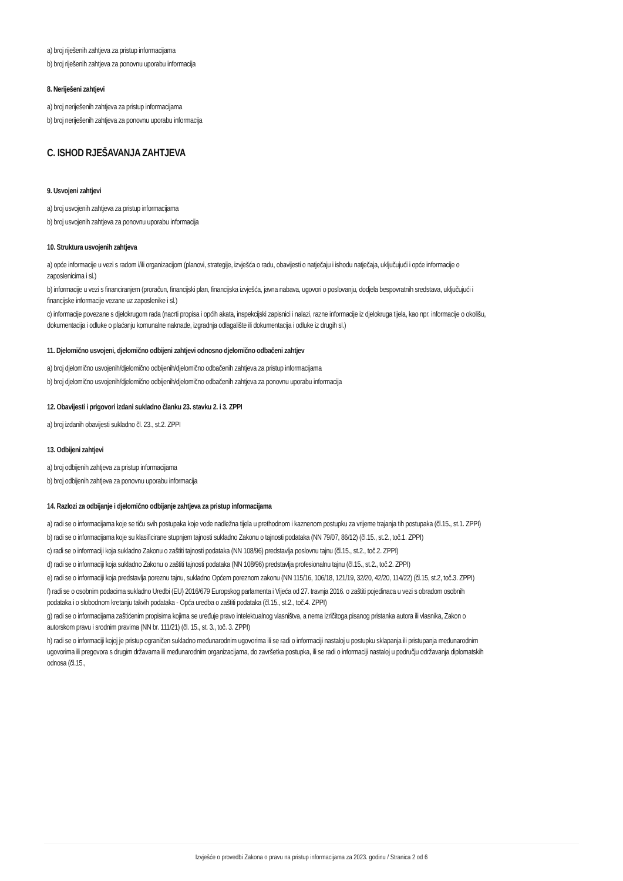a) broj riješenih zahtjeva za pristup informacijama
b) broj riješenih zahtjeva za ponovnu uporabu informacija
8. Neriješeni zahtjevi
a) broj neriješenih zahtjeva za pristup informacijama
b) broj neriješenih zahtjeva za ponovnu uporabu informacija
C. ISHOD RJEŠAVANJA ZAHTJEVA
9. Usvojeni zahtjevi
a) broj usvojenih zahtjeva za pristup informacijama
b) broj usvojenih zahtjeva za ponovnu uporabu informacija
10. Struktura usvojenih zahtjeva
a) opće informacije u vezi s radom i/ili organizacijom (planovi, strategije, izvješća o radu, obavijesti o natječaju i ishodu natječaja, uključujući i opće informacije o zaposlenicima i sl.)
b) informacije u vezi s financiranjem (proračun, financijski plan, financijska izvješća, javna nabava, ugovori o poslovanju, dodjela bespovratnih sredstava, uključujući i financijske informacije vezane uz zaposlenike i sl.)
c) informacije povezane s djelokrugom rada (nacrti propisa i općih akata, inspekcijski zapisnici i nalazi, razne informacije iz djelokruga tijela, kao npr. informacije o okolišu, dokumentacija i odluke o plaćanju komunalne naknade, izgradnja odlagalište ili dokumentacija i odluke iz drugih sl.)
11. Djelomično usvojeni, djelomično odbijeni zahtjevi odnosno djelomično odbačeni zahtjev
a) broj djelomično usvojenih/djelomično odbijenih/djelomično odbačenih zahtjeva za pristup informacijama
b) broj djelomično usvojenih/djelomično odbijenih/djelomično odbačenih zahtjeva za ponovnu uporabu informacija
12. Obavijesti i prigovori izdani sukladno članku 23. stavku 2. i 3. ZPPI
a) broj izdanih obavijesti sukladno čl. 23., st.2. ZPPI
13. Odbijeni zahtjevi
a) broj odbijenih zahtjeva za pristup informacijama
b) broj odbijenih zahtjeva za ponovnu uporabu informacija
14. Razlozi za odbijanje i djelomično odbijanje zahtjeva za pristup informacijama
a) radi se o informacijama koje se tiču svih postupaka koje vode nadležna tijela u prethodnom i kaznenom postupku za vrijeme trajanja tih postupaka (čl.15., st.1. ZPPI)
b) radi se o informacijama koje su klasificirane stupnjem tajnosti sukladno Zakonu o tajnosti podataka (NN 79/07, 86/12) (čl.15., st.2., toč.1. ZPPI)
c) radi se o informaciji koja sukladno Zakonu o zaštiti tajnosti podataka (NN 108/96) predstavlja poslovnu tajnu (čl.15., st.2., toč.2. ZPPI)
d) radi se o informaciji koja sukladno Zakonu o zaštiti tajnosti podataka (NN 108/96) predstavlja profesionalnu tajnu (čl.15., st.2., toč.2. ZPPI)
e) radi se o informaciji koja predstavlja poreznu tajnu, sukladno Općem poreznom zakonu (NN 115/16, 106/18, 121/19, 32/20, 42/20, 114/22) (čl.15, st.2, toč.3. ZPPI)
f) radi se o osobnim podacima sukladno Uredbi (EU) 2016/679 Europskog parlamenta i Vijeća od 27. travnja 2016. o zaštiti pojedinaca u vezi s obradom osobnih podataka i o slobodnom kretanju takvih podataka - Opća uredba o zaštiti podataka (čl.15., st.2., toč.4. ZPPI)
g) radi se o informacijama zaštićenim propisima kojima se uređuje pravo intelektualnog vlasništva, a nema izričitoga pisanog pristanka autora ili vlasnika, Zakon o autorskom pravu i srodnim pravima (NN br. 111/21) (čl. 15., st. 3., toč. 3. ZPPI)
h) radi se o informaciji kojoj je pristup ograničen sukladno međunarodnim ugovorima ili se radi o informaciji nastaloj u postupku sklapanja ili pristupanja međunarodnim ugovorima ili pregovora s drugim državama ili međunarodnim organizacijama, do završetka postupka, ili se radi o informaciji nastaloj u području održavanja diplomatskih odnosa (čl.15.,
Izvješće o provedbi Zakona o pravu na pristup informacijama za 2023. godinu / Stranica 2 od 6